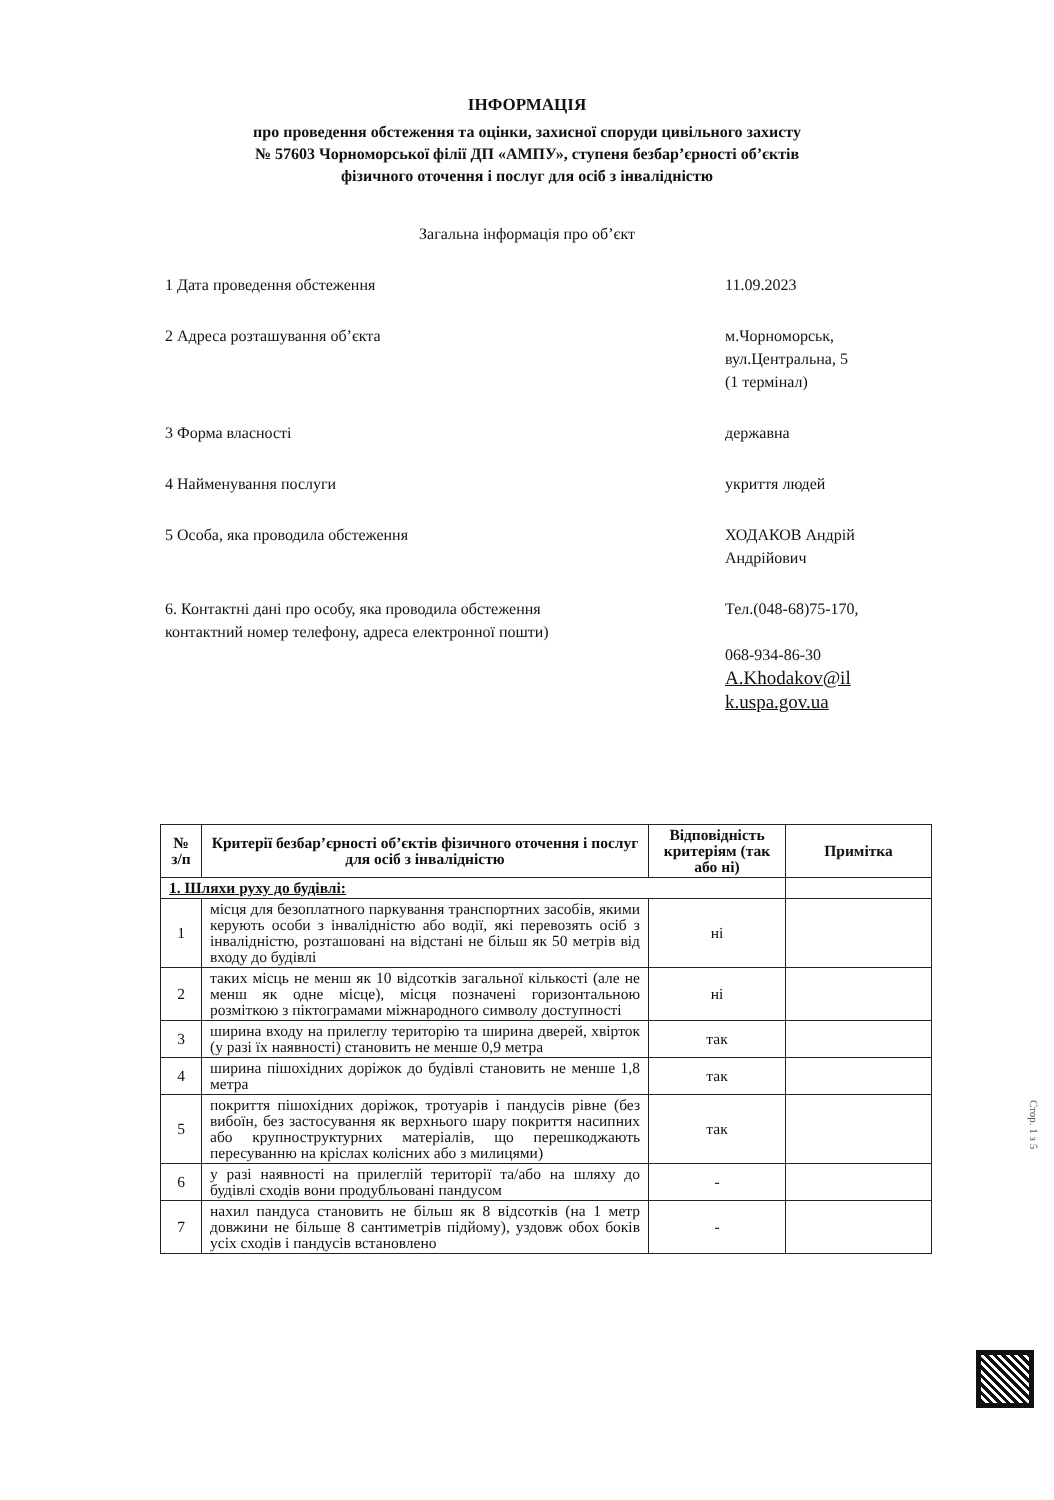ІНФОРМАЦІЯ
про проведення обстеження та оцінки, захисної споруди цивільного захисту
№ 57603 Чорноморської філії ДП «АМПУ», ступеня безбар’єрності об’єктів
фізичного оточення і послуг для осіб з інвалідністю
Загальна інформація про об’єкт
1 Дата проведення обстеження 11.09.2023
2 Адреса розташування об’єкта м.Чорноморськ,
вул.Центральна, 5
(1 термінал)
3 Форма власності державна
4 Найменування послуги укриття людей
5 Особа, яка проводила обстеження ХОДАКОВ Андрій
Андрійович
6. Контактні дані про особу, яка проводила обстеження
контактний номер телефону, адреса електронної пошти)
Тел.(048-68)75-170,
068-934-86-30
A.Khodakov@il
k.uspa.gov.ua
| № з/п | Критерії безбар’єрності об’єктів фізичного оточення і послуг для осіб з інвалідністю | Відповідність критеріям (так або ні) | Примітка |
| --- | --- | --- | --- |
| 1. Шляхи руху до будівлі: | | | |
| 1 | місця для безоплатного паркування транспортних засобів, якими керують особи з інвалідністю або водії, які перевозять осіб з інвалідністю, розташовані на відстані не більш як 50 метрів від входу до будівлі | ні | |
| 2 | таких місць не менш як 10 відсотків загальної кількості (але не менш як одне місце), місця позначені горизонтальною розміткою з піктограмами міжнародного символу доступності | ні | |
| 3 | ширина входу на прилеглу територію та ширина дверей, хвірток (у разі їх наявності) становить не менше 0,9 метра | так | |
| 4 | ширина пішохідних доріжок до будівлі становить не менше 1,8 метра | так | |
| 5 | покриття пішохідних доріжок, тротуарів і пандусів рівне (без вибоїн, без застосування як верхнього шару покриття насипних або крупноструктурних матеріалів, що перешкоджають пересуванню на кріслах колісних або з милицями) | так | |
| 6 | у разі наявності на прилеглій території та/або на шляху до будівлі сходів вони продубльовані пандусом | - | |
| 7 | нахил пандуса становить не більш як 8 відсотків (на 1 метр довжини не більше 8 сантиметрів підйому), уздовж обох боків усіх сходів і пандусів встановлено | - | |
Стор. 1 з 5